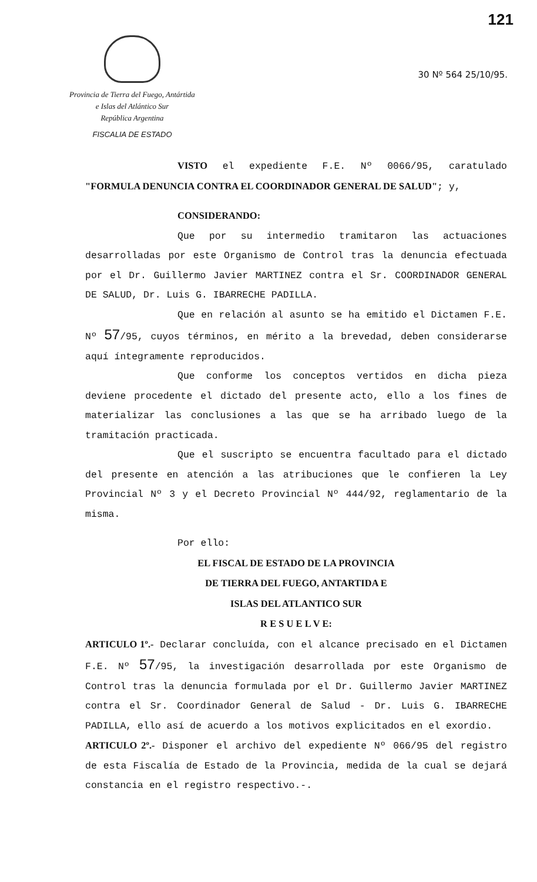121
30 Nº 564 25/10/95.
Provincia de Tierra del Fuego, Antártida
e Islas del Atlántico Sur
República Argentina
FISCALIA DE ESTADO
VISTO el expediente F.E. Nº 0066/95, caratulado "FORMULA DENUNCIA CONTRA EL COORDINADOR GENERAL DE SALUD"; y,
CONSIDERANDO:
Que por su intermedio tramitaron las actuaciones desarrolladas por este Organismo de Control tras la denuncia efectuada por el Dr. Guillermo Javier MARTINEZ contra el Sr. COORDINADOR GENERAL DE SALUD, Dr. Luis G. IBARRECHE PADILLA.
Que en relación al asunto se ha emitido el Dictamen F.E. Nº 57/95, cuyos términos, en mérito a la brevedad, deben considerarse aquí íntegramente reproducidos.
Que conforme los conceptos vertidos en dicha pieza deviene procedente el dictado del presente acto, ello a los fines de materializar las conclusiones a las que se ha arribado luego de la tramitación practicada.
Que el suscripto se encuentra facultado para el dictado del presente en atención a las atribuciones que le confieren la Ley Provincial Nº 3 y el Decreto Provincial Nº 444/92, reglamentario de la misma.
Por ello:
EL FISCAL DE ESTADO DE LA PROVINCIA
DE TIERRA DEL FUEGO, ANTARTIDA E
ISLAS DEL ATLANTICO SUR
R E S U E L V E:
ARTICULO 1º.- Declarar concluída, con el alcance precisado en el Dictamen F.E. Nº 57/95, la investigación desarrollada por este Organismo de Control tras la denuncia formulada por el Dr. Guillermo Javier MARTINEZ contra el Sr. Coordinador General de Salud - Dr. Luis G. IBARRECHE PADILLA, ello así de acuerdo a los motivos explicitados en el exordio.
ARTICULO 2º.- Disponer el archivo del expediente Nº 066/95 del registro de esta Fiscalía de Estado de la Provincia, medida de la cual se dejará constancia en el registro respectivo.-.